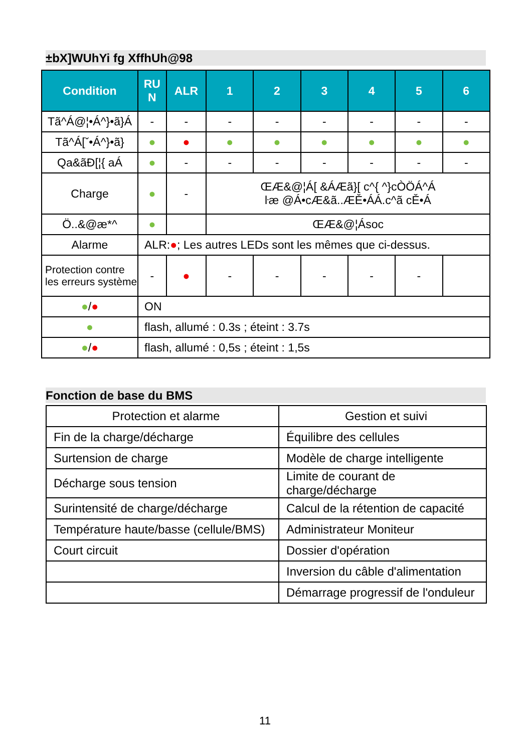±bX]WUhYi fg XffhUh@98
| Condition | RU N | ALR | 1 | 2 | 3 | 4 | 5 | 6 |
| --- | --- | --- | --- | --- | --- | --- | --- | --- |
| Tã^Á@¦•Á^}•ã}Á | - | - | - | - | - | - | - | - |
| Tã^Á[ˇ•Á^}•ã} | ● | ● | ● | ● | ● | ● | ● | ● |
| Qa&ãÐ[¦{ aÁ | ● | - | - | - | - | - | - | - |
| Charge | ● | - | ŒÆ&@¦Á[ &ÁÆã}[ c^{ ^}cÒÖÁ^Á ŀæ @Á•cÆ&ã..ÆĚ•ÁÁ.c^ã cĚ•Á | | | | | |
| Ö..&@æ*^ | ● | | ŒÆ&@¦Ásoc | | | | | |
| Alarme | ALR: ● ; Les autres LEDs sont les mêmes que ci-dessus. | | | | | | | |
| Protection contre les erreurs système | - | ● | - | - | - | - | - | |
| ● / ● | ON | | | | | | | |
| ● | flash, allumé : 0.3s ; éteint : 3.7s | | | | | | | |
| ● / ● | flash, allumé : 0,5s ; éteint : 1,5s | | | | | | | |
Fonction de base du BMS
| Protection et alarme | Gestion et suivi |
| Fin de la charge/décharge | Équilibre des cellules |
| Surtension de charge | Modèle de charge intelligente |
| Décharge sous tension | Limite de courant de charge/décharge |
| Surintensité de charge/décharge | Calcul de la rétention de capacité |
| Température haute/basse (cellule/BMS) | Administrateur Moniteur |
| Court circuit | Dossier d'opération |
| | Inversion du câble d'alimentation |
| | Démarrage progressif de l'onduleur |
11